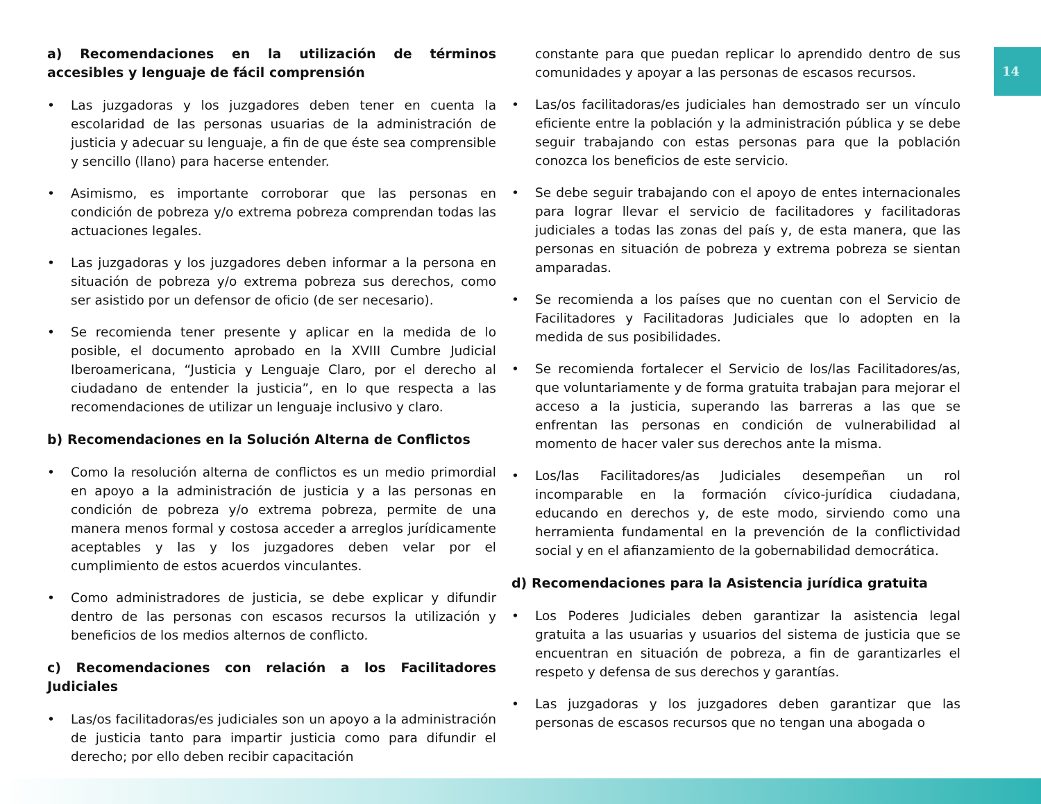14
a) Recomendaciones en la utilización de términos accesibles y lenguaje de fácil comprensión
• Las juzgadoras y los juzgadores deben tener en cuenta la escolaridad de las personas usuarias de la administración de justicia y adecuar su lenguaje, a fin de que éste sea comprensible y sencillo (llano) para hacerse entender.
• Asimismo, es importante corroborar que las personas en condición de pobreza y/o extrema pobreza comprendan todas las actuaciones legales.
• Las juzgadoras y los juzgadores deben informar a la persona en situación de pobreza y/o extrema pobreza sus derechos, como ser asistido por un defensor de oficio (de ser necesario).
• Se recomienda tener presente y aplicar en la medida de lo posible, el documento aprobado en la XVIII Cumbre Judicial Iberoamericana, “Justicia y Lenguaje Claro, por el derecho al ciudadano de entender la justicia”, en lo que respecta a las recomendaciones de utilizar un lenguaje inclusivo y claro.
b) Recomendaciones en la Solución Alterna de Conflictos
• Como la resolución alterna de conflictos es un medio primordial en apoyo a la administración de justicia y a las personas en condición de pobreza y/o extrema pobreza, permite de una manera menos formal y costosa acceder a arreglos jurídicamente aceptables y las y los juzgadores deben velar por el cumplimiento de estos acuerdos vinculantes.
• Como administradores de justicia, se debe explicar y difundir dentro de las personas con escasos recursos la utilización y beneficios de los medios alternos de conflicto.
c) Recomendaciones con relación a los Facilitadores Judiciales
• Las/os facilitadoras/es judiciales son un apoyo a la administración de justicia tanto para impartir justicia como para difundir el derecho; por ello deben recibir capacitación
constante para que puedan replicar lo aprendido dentro de sus comunidades y apoyar a las personas de escasos recursos.
• Las/os facilitadoras/es judiciales han demostrado ser un vínculo eficiente entre la población y la administración pública y se debe seguir trabajando con estas personas para que la población conozca los beneficios de este servicio.
• Se debe seguir trabajando con el apoyo de entes internacionales para lograr llevar el servicio de facilitadores y facilitadoras judiciales a todas las zonas del país y, de esta manera, que las personas en situación de pobreza y extrema pobreza se sientan amparadas.
• Se recomienda a los países que no cuentan con el Servicio de Facilitadores y Facilitadoras Judiciales que lo adopten en la medida de sus posibilidades.
• Se recomienda fortalecer el Servicio de los/las Facilitadores/as, que voluntariamente y de forma gratuita trabajan para mejorar el acceso a la justicia, superando las barreras a las que se enfrentan las personas en condición de vulnerabilidad al momento de hacer valer sus derechos ante la misma.
• Los/las Facilitadores/as Judiciales desempeñan un rol incomparable en la formación cívico-jurídica ciudadana, educando en derechos y, de este modo, sirviendo como una herramienta fundamental en la prevención de la conflictividad social y en el afianzamiento de la gobernabilidad democrática.
d) Recomendaciones para la Asistencia jurídica gratuita
• Los Poderes Judiciales deben garantizar la asistencia legal gratuita a las usuarias y usuarios del sistema de justicia que se encuentran en situación de pobreza, a fin de garantizarles el respeto y defensa de sus derechos y garantías.
• Las juzgadoras y los juzgadores deben garantizar que las personas de escasos recursos que no tengan una abogada o